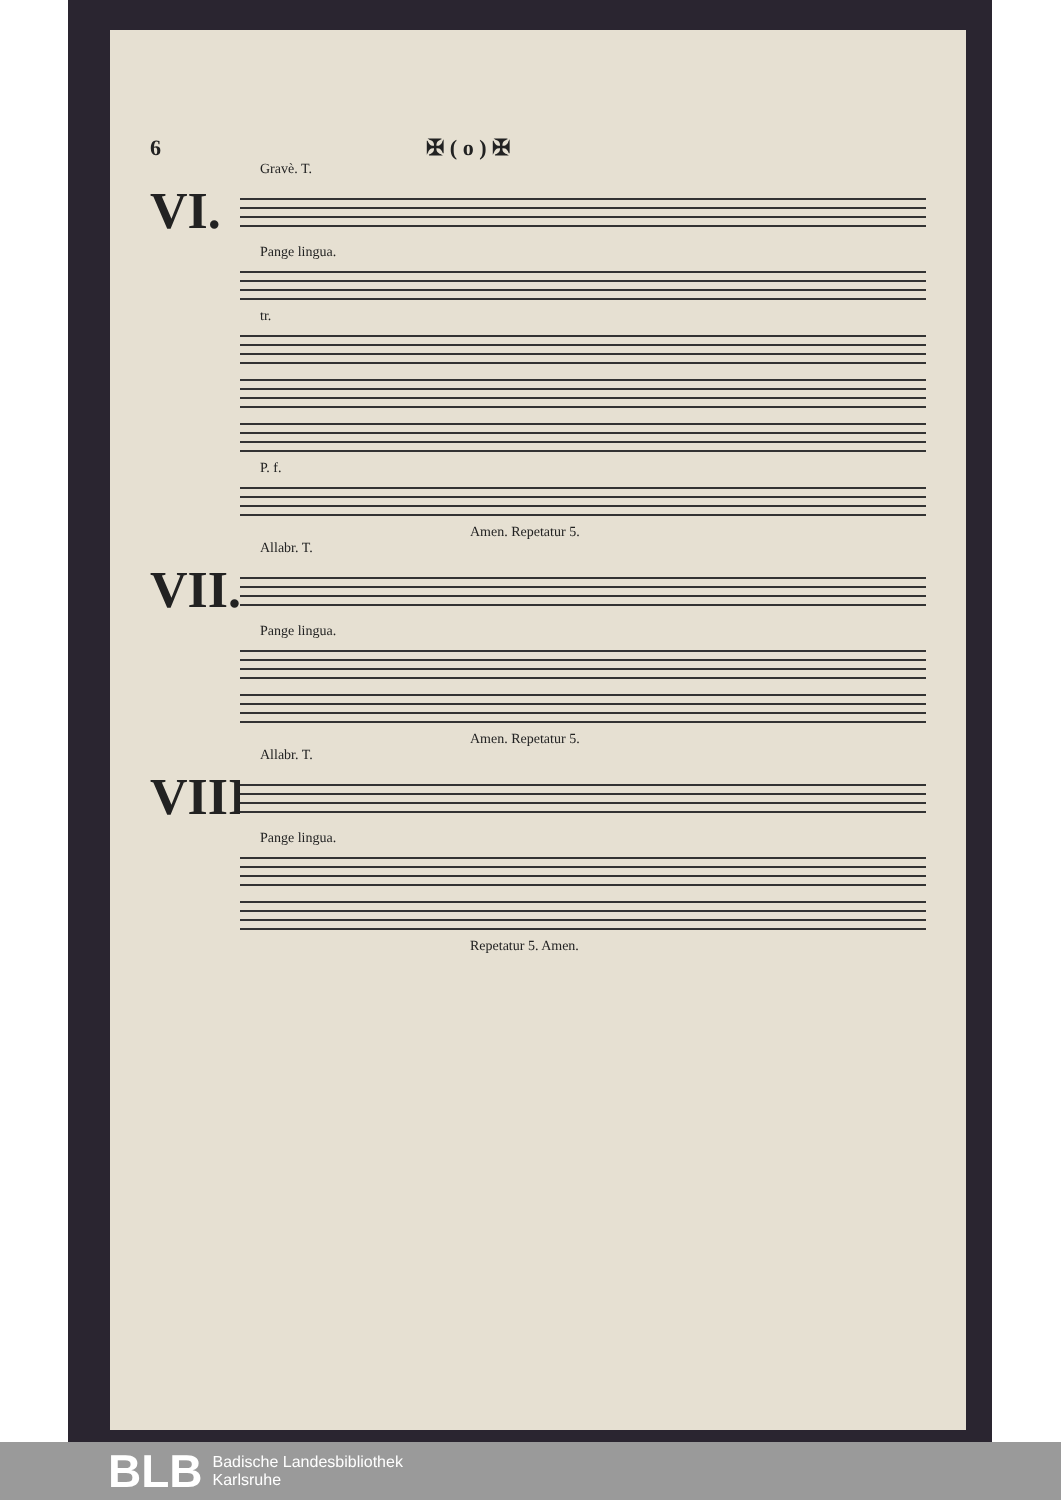6 ✠ ( o ) ✠
Gravè. T.
VI.
Pange lingua.
tr.
P. f.
Amen. Repetatur 5.
Allabr. T.
VII.
Pange lingua.
Amen. Repetatur 5.
Allabr. T.
VIII.
Pange lingua.
Repetatur 5. Amen.
BLB Badische Landesbibliothek
Karlsruhe